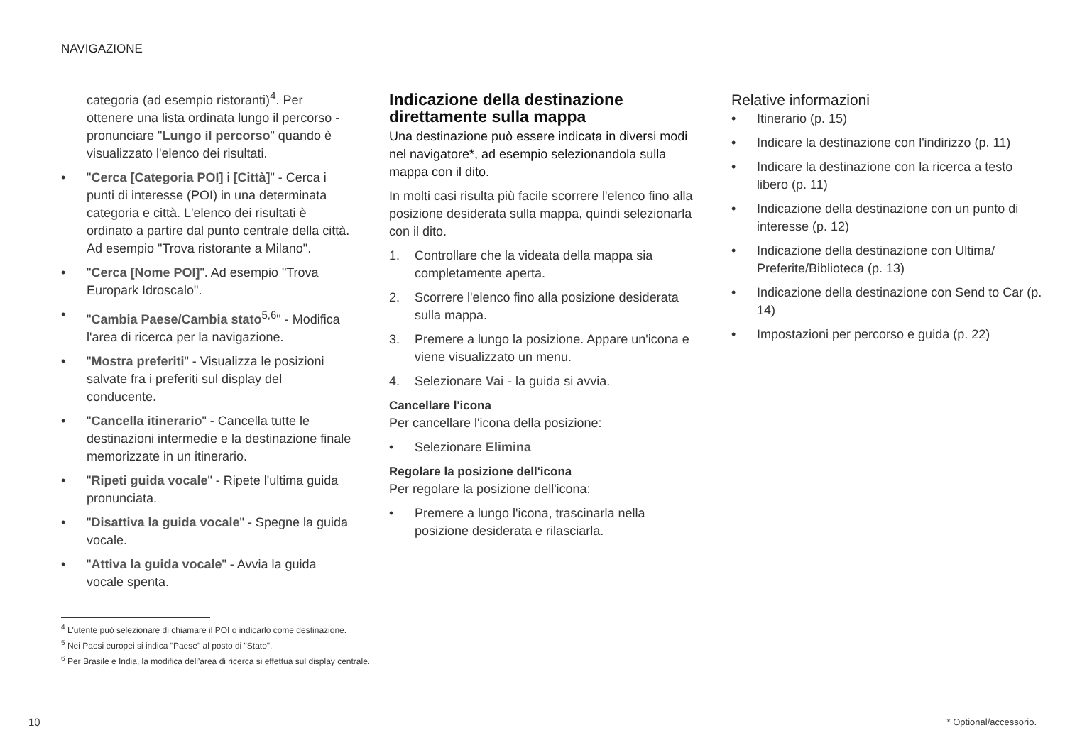NAVIGAZIONE
categoria (ad esempio ristoranti)<sup>4</sup>. Per ottenere una lista ordinata lungo il percorso - pronunciare "Lungo il percorso" quando è visualizzato l'elenco dei risultati.
• "Cerca [Categoria POI] i [Città]" - Cerca i punti di interesse (POI) in una determinata categoria e città. L'elenco dei risultati è ordinato a partire dal punto centrale della città. Ad esempio "Trova ristorante a Milano".
• "Cerca [Nome POI]". Ad esempio "Trova Europark Idroscalo".
• "Cambia Paese/Cambia stato<sup>5,6</sup>" - Modifica l'area di ricerca per la navigazione.
• "Mostra preferiti" - Visualizza le posizioni salvate fra i preferiti sul display del conducente.
• "Cancella itinerario" - Cancella tutte le destinazioni intermedie e la destinazione finale memorizzate in un itinerario.
• "Ripeti guida vocale" - Ripete l'ultima guida pronunciata.
• "Disattiva la guida vocale" - Spegne la guida vocale.
• "Attiva la guida vocale" - Avvia la guida vocale spenta.
Indicazione della destinazione direttamente sulla mappa
Una destinazione può essere indicata in diversi modi nel navigatore*, ad esempio selezionandola sulla mappa con il dito.
In molti casi risulta più facile scorrere l'elenco fino alla posizione desiderata sulla mappa, quindi selezionarla con il dito.
1. Controllare che la videata della mappa sia completamente aperta.
2. Scorrere l'elenco fino alla posizione desiderata sulla mappa.
3. Premere a lungo la posizione. Appare un'icona e viene visualizzato un menu.
4. Selezionare Vai - la guida si avvia.
Cancellare l'icona
Per cancellare l'icona della posizione:
• Selezionare Elimina
Regolare la posizione dell'icona
Per regolare la posizione dell'icona:
• Premere a lungo l'icona, trascinarla nella posizione desiderata e rilasciarla.
Relative informazioni
• Itinerario (p. 15)
• Indicare la destinazione con l'indirizzo (p. 11)
• Indicare la destinazione con la ricerca a testo libero (p. 11)
• Indicazione della destinazione con un punto di interesse (p. 12)
• Indicazione della destinazione con Ultima/ Preferite/Biblioteca (p. 13)
• Indicazione della destinazione con Send to Car (p. 14)
• Impostazioni per percorso e guida (p. 22)
<sup>4</sup> L'utente può selezionare di chiamare il POI o indicarlo come destinazione.
<sup>5</sup> Nei Paesi europei si indica "Paese" al posto di "Stato".
<sup>6</sup> Per Brasile e India, la modifica dell'area di ricerca si effettua sul display centrale.
10 * Optional/accessorio.